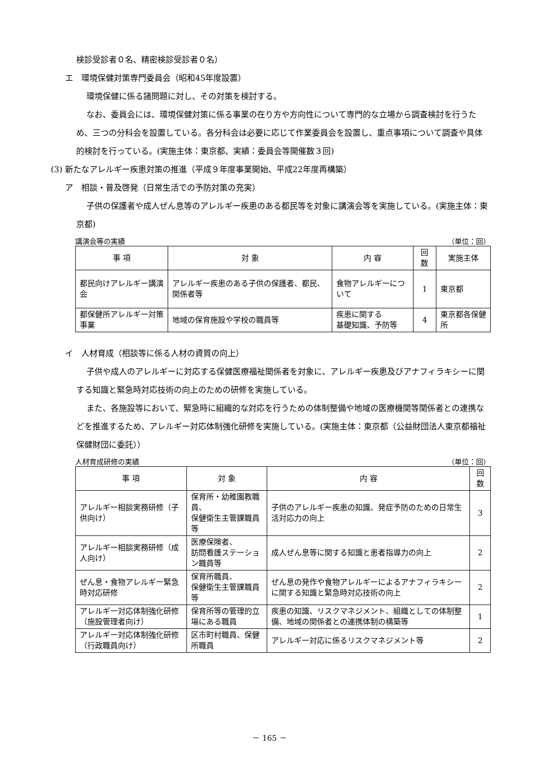検診受診者０名、精密検診受診者０名）
エ　環境保健対策専門委員会（昭和45年度設置）
環境保健に係る諸問題に対し、その対策を検討する。
なお、委員会には、環境保健対策に係る事業の在り方や方向性について専門的な立場から調査検討を行うため、三つの分科会を設置している。各分科会は必要に応じて作業委員会を設置し、重点事項について調査や具体的検討を行っている。(実施主体：東京都、実績：委員会等開催数３回)
(3) 新たなアレルギー疾患対策の推進（平成９年度事業開始、平成22年度再構築）
ア　相談・普及啓発（日常生活での予防対策の充実）
子供の保護者や成人ぜん息等のアレルギー疾患のある都民等を対象に講演会等を実施している。(実施主体：東京都)
講演会等の実績 （単位：回）
| 事 項 | 対 象 | 内 容 | 回数 | 実施主体 |
| --- | --- | --- | --- | --- |
| 都民向けアレルギー講演会 | アレルギー疾患のある子供の保護者、都民、関係者等 | 食物アレルギーについて | 1 | 東京都 |
| 都保健所アレルギー対策事業 | 地域の保育施設や学校の職員等 | 疾患に関する 基礎知識、予防等 | 4 | 東京都各保健所 |
イ　人材育成（相談等に係る人材の資質の向上）
子供や成人のアレルギーに対応する保健医療福祉関係者を対象に、アレルギー疾患及びアナフィラキシーに関する知識と緊急時対応技術の向上のための研修を実施している。
また、各施設等において、緊急時に組織的な対応を行うための体制整備や地域の医療機関等関係者との連携などを推進するため、アレルギー対応体制強化研修を実施している。(実施主体：東京都（公益財団法人東京都福祉保健財団に委託））
人材育成研修の実績 （単位：回）
| 事 項 | 対 象 | 内 容 | 回数 |
| --- | --- | --- | --- |
| アレルギー相談実務研修（子供向け） | 保育所・幼稚園教職員、 保健衛生主管課職員等 | 子供のアレルギー疾患の知識、発症予防のための日常生活対応力の向上 | 3 |
| アレルギー相談実務研修（成人向け） | 医療保険者、 訪問看護ステーション職員等 | 成人ぜん息等に関する知識と患者指導力の向上 | 2 |
| ぜん息・食物アレルギー緊急時対応研修 | 保育所職員、 保健衛生主管課職員等 | ぜん息の発作や食物アレルギーによるアナフィラキシーに関する知識と緊急時対応技術の向上 | 2 |
| アレルギー対応体制強化研修（施設管理者向け） | 保育所等の管理的立場にある職員 | 疾患の知識、リスクマネジメント、組織としての体制整備、地域の関係者との連携体制の構築等 | 1 |
| アレルギー対応体制強化研修（行政職員向け） | 区市町村職員、保健所職員 | アレルギー対応に係るリスクマネジメント等 | 2 |
－ 165 －